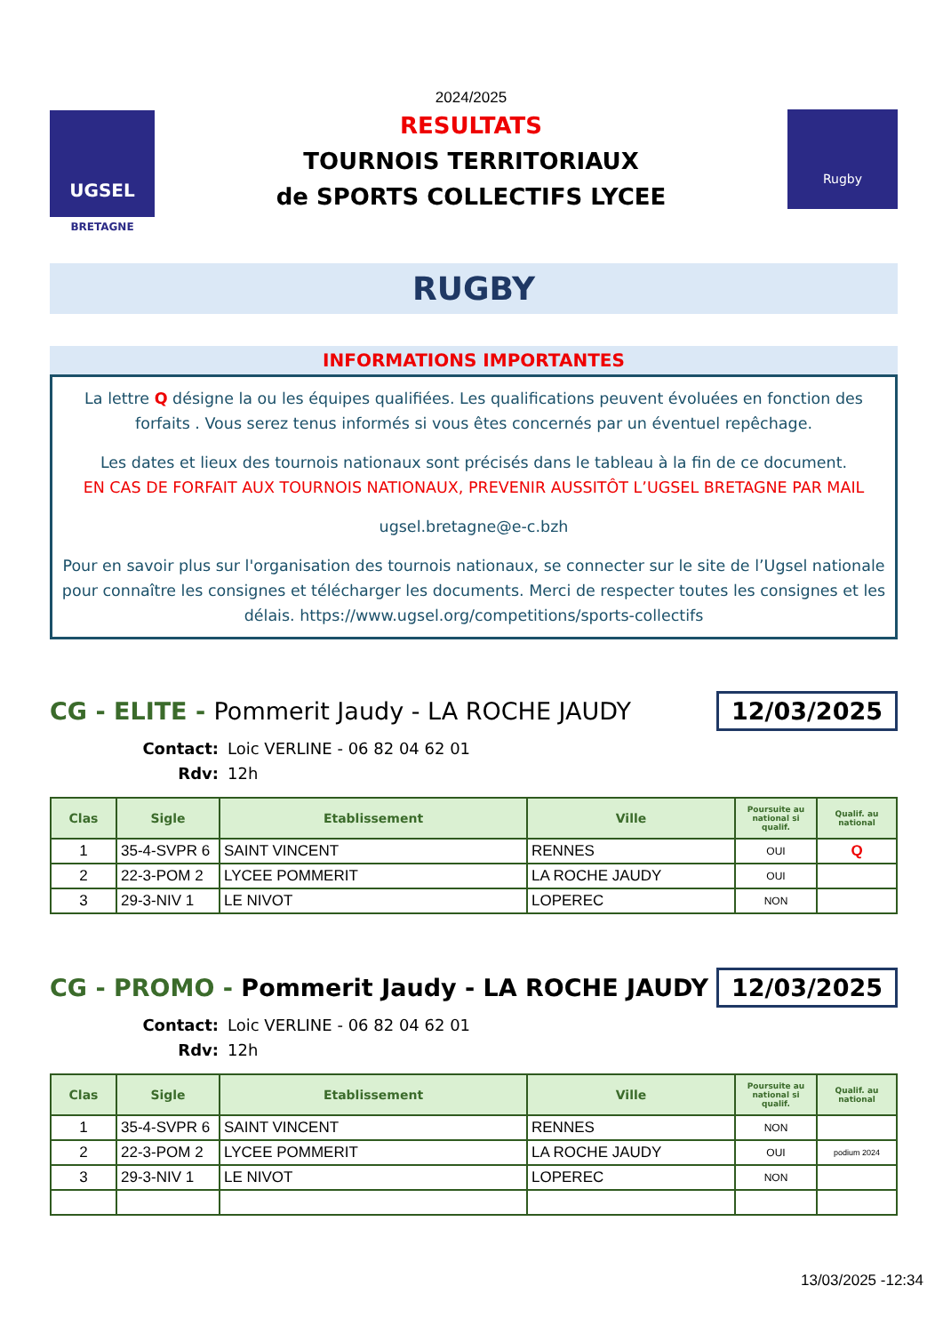UGSEL
BRETAGNE
2024/2025
RESULTATS
TOURNOIS TERRITORIAUX
de SPORTS COLLECTIFS LYCEE
Rugby
RUGBY
INFORMATIONS IMPORTANTES
La lettre Q désigne la ou les équipes qualifiées. Les qualifications peuvent évoluées en fonction des forfaits . Vous serez tenus informés si vous êtes concernés par un éventuel repêchage.
Les dates et lieux des tournois nationaux sont précisés dans le tableau à la fin de ce document.
EN CAS DE FORFAIT AUX TOURNOIS NATIONAUX, PREVENIR AUSSITÔT L’UGSEL BRETAGNE PAR MAIL
ugsel.bretagne@e-c.bzh
Pour en savoir plus sur l'organisation des tournois nationaux, se connecter sur le site de l’Ugsel nationale pour connaître les consignes et télécharger les documents. Merci de respecter toutes les consignes et les délais. https://www.ugsel.org/competitions/sports-collectifs
CG - ELITE - Pommerit Jaudy - LA ROCHE JAUDY
12/03/2025
Contact: Loic VERLINE - 06 82 04 62 01
Rdv: 12h
| Clas | Sigle | Etablissement | Ville | Poursuite au national si qualif. | Qualif. au national |
| --- | --- | --- | --- | --- | --- |
| 1 | 35-4-SVPR 6 | SAINT VINCENT | RENNES | OUI | Q |
| 2 | 22-3-POM 2 | LYCEE POMMERIT | LA ROCHE JAUDY | OUI | |
| 3 | 29-3-NIV 1 | LE NIVOT | LOPEREC | NON | |
CG - PROMO - Pommerit Jaudy - LA ROCHE JAUDY
12/03/2025
Contact: Loic VERLINE - 06 82 04 62 01
Rdv: 12h
| Clas | Sigle | Etablissement | Ville | Poursuite au national si qualif. | Qualif. au national |
| --- | --- | --- | --- | --- | --- |
| 1 | 35-4-SVPR 6 | SAINT VINCENT | RENNES | NON | |
| 2 | 22-3-POM 2 | LYCEE POMMERIT | LA ROCHE JAUDY | OUI | podium 2024 |
| 3 | 29-3-NIV 1 | LE NIVOT | LOPEREC | NON | |
13/03/2025 -12:34